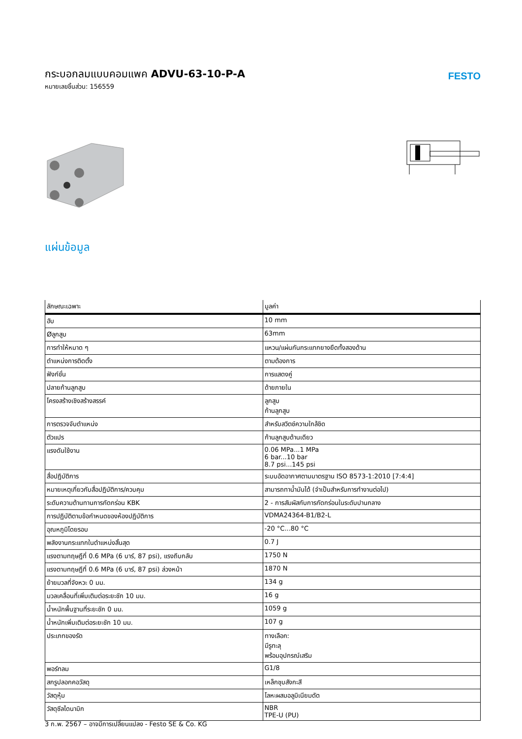FESTO
กระบอกลมแบบคอมแพค ADVU-63-10-P-A
หมายเลขชิ้นส่วน: 156559
แผ่นข้อมูล
| ลักษณะเฉพาะ | มูลค่า |
| --- | --- |
| ฮับ | 10 mm |
| Øลูกสูบ | 63mm |
| การทำให้หมาด ๆ | แหวน/แผ่นกันกระแทกยางยืดทั้งสองด้าน |
| ตำแหน่งการติดตั้ง | ตามต้องการ |
| ฟังก์ชั่น | การแสดงคู่ |
| ปลายก้านลูกสูบ | ด้ายภายใน |
| โครงสร้างเชิงสร้างสรรค์ | ลูกสูบ ก้านลูกสูบ |
| การตรวจจับตำแหน่ง | สำหรับสวิตช์ความใกล้ชิด |
| ตัวแปร | ก้านลูกสูบด้านเดียว |
| แรงดันใช้งาน | 0.06 MPa...1 MPa 6 bar...10 bar 8.7 psi...145 psi |
| สื่อปฏิบัติการ | ระบบอัดอากาศตามมาตรฐาน ISO 8573-1:2010 [7:4:4] |
| หมายเหตุเกี่ยวกับสื่อปฏิบัติการ/ควบคุม | สามารถทาน้ำมันได้ (จำเป็นสำหรับการทำงานต่อไป) |
| ระดับความต้านทานการกัดกร่อน KBK | 2 - การสัมผัสกับการกัดกร่อนในระดับปานกลาง |
| การปฏิบัติตามข้อกำหนดของห้องปฏิบัติการ | VDMA24364-B1/B2-L |
| อุณหภูมิโดยรอบ | -20 °C...80 °C |
| พลังงานกระแทกในตำแหน่งสิ้นสุด | 0.7 J |
| แรงตามทฤษฎีที่ 0.6 MPa (6 บาร์, 87 psi), แรงถีบกลับ | 1750 N |
| แรงตามทฤษฎีที่ 0.6 MPa (6 บาร์, 87 psi) ล่วงหน้า | 1870 N |
| ย้ายมวลที่จังหวะ 0 มม. | 134 g |
| มวลเคลื่อนที่เพิ่มเติมต่อระยะชัก 10 มม. | 16 g |
| น้ำหนักพื้นฐานที่ระยะชัก 0 มม. | 1059 g |
| น้ำหนักเพิ่มเติมต่อระยะชัก 10 มม. | 107 g |
| ประเภทของรัด | ทางเลือก: มีรูทะลุ พร้อมอุปกรณ์เสริม |
| พอร์ทลม | G1/8 |
| สกรูปลอกคอวัสดุ | เหล็กชุบสังกะสี |
| วัสดุหุ้ม | โลหะผสมอลูมิเนียมดัด |
| วัสดุซีลไดนามิก | NBR TPE-U (PU) |
3 ก.พ. 2567 – อาจมีการเปลี่ยนแปลง - Festo SE & Co. KG